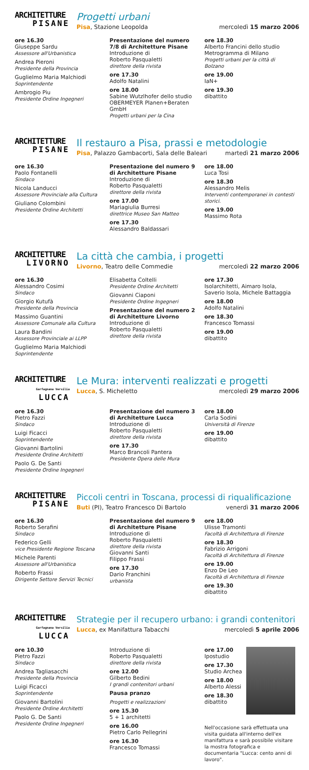ARCHITETTURE
PISANE
Progetti urbani
Pisa, Stazione Leopolda mercoledì 15 marzo 2006
ore 16.30
Giuseppe Sardu
Assessore all'Urbanistica
Andrea Pieroni
Presidente della Provincia
Guglielmo Maria Malchiodi
Soprintendente
Ambrogio Piu
Presidente Ordine Ingegneri
Presentazione del numero 7/8 di Architetture Pisane
Introduzione di
Roberto Pasqualetti
direttore della rivista
ore 17.30
Adolfo Natalini
ore 18.00
Sabine Wutzlhofer dello studio OBERMEYER Planen+Beraten GmbH
Progetti urbani per la Cina
ore 18.30
Alberto Francini dello studio Metrogramma di Milano
Progetti urbani per la città di Bolzano
ore 19.00
IaN+
ore 19.30
dibattito
ARCHITETTURE
PISANE
Il restauro a Pisa, prassi e metodologie
Pisa, Palazzo Gambacorti, Sala delle Baleari
martedì 21 marzo 2006
ore 16.30
Paolo Fontanelli
Sindaco
Nicola Landucci
Assessore Provinciale alla Cultura
Giuliano Colombini
Presidente Ordine Architetti
Presentazione del numero 9 di Architetture Pisane
Introduzione di
Roberto Pasqualetti
direttore della rivista
ore 17.00
Mariagiulia Burresi
direttrice Museo San Matteo
ore 17.30
Alessandro Baldassari
ore 18.00
Luca Tosi
ore 18.30
Alessandro Melis
Interventi contemporanei in contesti storici.
ore 19.00
Massimo Rota
ARCHITETTURE
LIVORNO
La città che cambia, i progetti
Livorno, Teatro delle Commedie mercoledì 22 marzo 2006
ore 16.30
Alessandro Cosimi
Sindaco
Giorgio Kutufà
Presidente della Provincia
Massimo Guantini
Assessore Comunale alla Cultura
Laura Bandini
Assessore Provinciale ai LLPP
Guglielmo Maria Malchiodi
Soprintendente
Elisabetta Coltelli
Presidente Ordine Architetti
Giovanni Ciaponi
Presidente Ordine Ingegneri
Presentazione del numero 2 di Architetture Livorno
Introduzione di
Roberto Pasqualetti
direttore della rivista
ore 17.30
Isolarchitetti, Aimaro Isola, Saverio Isola, Michele Battaggia
ore 18.00
Adolfo Natalini
ore 18.30
Francesco Tomassi
ore 19.00
dibattito
ARCHITETTURE
Garfagnana Versilia LUCCA
Le Mura: interventi realizzati e progetti
Lucca, S. Micheletto mercoledì 29 marzo 2006
ore 16.30
Pietro Fazzi
Sindaco
Luigi Ficacci
Soprintendente
Giovanni Bartolini
Presidente Ordine Architetti
Paolo G. De Santi
Presidente Ordine Ingegneri
Presentazione del numero 3 di Architetture Lucca
Introduzione di
Roberto Pasqualetti
direttore della rivista
ore 17.30
Marco Brancoli Pantera
Presidente Opera delle Mura
ore 18.00
Carla Sodini
Università di Firenze
ore 19.00
dibattito
ARCHITETTURE
PISANE
Piccoli centri in Toscana, processi di riqualificazione
Buti (PI), Teatro Francesco Di Bartolo
venerdì 31 marzo 2006
ore 16.30
Roberto Serafini
Sindaco
Federico Gelli
vice Presidente Regione Toscana
Michele Parenti
Assessore all'Urbanistica
Roberto Frassi
Dirigente Settore Servizi Tecnici
Presentazione del numero 9 di Architetture Pisane
Introduzione di
Roberto Pasqualetti
direttore della rivista
Giovanni Santi
Filippo Frassi
ore 17.30
Dario Franchini
urbanista
ore 18.00
Ulisse Tramonti
Facoltà di Architettura di Firenze
ore 18.30
Fabrizio Arrigoni
Facoltà di Architettura di Firenze
ore 19.00
Enzo De Leo
Facoltà di Architettura di Firenze
ore 19.30
dibattito
ARCHITETTURE
Garfagnana Versilia LUCCA
Strategie per il recupero urbano: i grandi contenitori
Lucca, ex Manifattura Tabacchi mercoledì 5 aprile 2006
ore 10.30
Pietro Fazzi
Sindaco
Andrea Tagliasacchi
Presidente della Provincia
Luigi Ficacci
Soprintendente
Giovanni Bartolini
Presidente Ordine Architetti
Paolo G. De Santi
Presidente Ordine Ingegneri
Introduzione di
Roberto Pasqualetti
direttore della rivista
ore 12.00
Gilberto Bedini
I grandi contenitori urbani
Pausa pranzo
Progetti e realizzazioni
ore 15.30
5 + 1 architetti
ore 16.00
Pietro Carlo Pellegrini
ore 16.30
Francesco Tomassi
ore 17.00
Ipostudio
ore 17.30
Studio Archea
ore 18.00
Alberto Alessi
ore 18.30
dibattito
Nell'occasione sarà effettuata una visita guidata all'interno dell'ex manifattura e sarà possibile visitare la mostra fotografica e documentaria "Lucca: cento anni di lavoro".